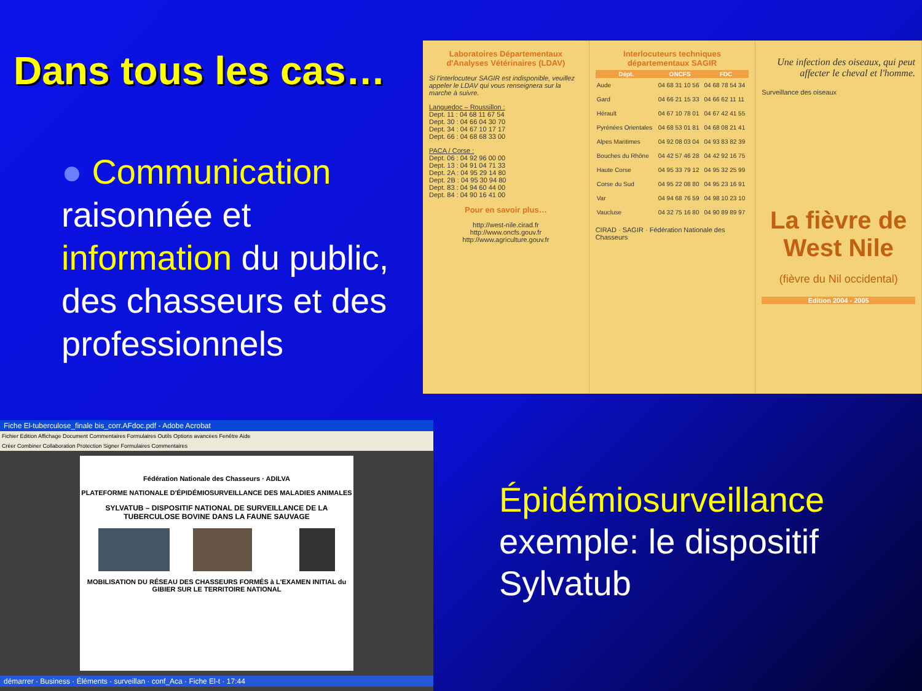Dans tous les cas…
● Communication raisonnée et information du public, des chasseurs et des professionnels
Laboratoires Départementaux d'Analyses Vétérinaires (LDAV)
Si l'interlocuteur SAGIR est indisponible, veuillez appeler le LDAV qui vous renseignera sur la marche à suivre.
Languedoc – Roussillon :
Dept. 11 : 04 68 11 67 54
Dept. 30 : 04 66 04 30 70
Dept. 34 : 04 67 10 17 17
Dept. 66 : 04 68 68 33 00
PACA / Corse :
Dept. 06 : 04 92 96 00 00
Dept. 13 : 04 91 04 71 33
Dept. 2A : 04 95 29 14 80
Dept. 2B : 04 95 30 94 80
Dept. 83 : 04 94 60 44 00
Dept. 84 : 04 90 16 41 00
Pour en savoir plus…
http://west-nile.cirad.fr
http://www.oncfs.gouv.fr
http://www.agriculture.gouv.fr
Interlocuteurs techniques départementaux SAGIR
| Dépt. | ONCFS | FDC |
| --- | --- | --- |
| Aude | 04 68 31 10 56 | 04 68 78 54 34 |
| Gard | 04 66 21 15 33 | 04 66 62 11 11 |
| Hérault | 04 67 10 78 01 | 04 67 42 41 55 |
| Pyrénées Orientales | 04 68 53 01 81 | 04 68 08 21 41 |
| Alpes Maritimes | 04 92 08 03 04 | 04 93 83 82 39 |
| Bouches du Rhône | 04 42 57 46 28 | 04 42 92 16 75 |
| Haute Corse | 04 95 33 79 12 | 04 95 32 25 99 |
| Corse du Sud | 04 95 22 08 80 | 04 95 23 16 91 |
| Var | 04 94 68 76 59 | 04 98 10 23 10 |
| Vaucluse | 04 32 75 16 80 | 04 90 89 89 97 |
CIRAD · SAGIR · Fédération Nationale des Chasseurs
Une infection des oiseaux, qui peut affecter le cheval et l'homme.
Surveillance des oiseaux
La fièvre de West Nile
(fièvre du Nil occidental)
Edition 2004 - 2005
Fiche El-tuberculose_finale bis_corr.AFdoc.pdf - Adobe Acrobat
Fichier Edition Affichage Document Commentaires Formulaires Outils Options avancées Fenêtre Aide
Créer Combiner Collaboration Protection Signer Formulaires Commentaires
Fédération Nationale des Chasseurs · ADILVA
PLATEFORME NATIONALE D'ÉPIDÉMIOSURVEILLANCE DES MALADIES ANIMALES
SYLVATUB – DISPOSITIF NATIONAL DE SURVEILLANCE DE LA TUBERCULOSE BOVINE DANS LA FAUNE SAUVAGE
MOBILISATION DU RÉSEAU DES CHASSEURS FORMÉS à L'EXAMEN INITIAL du GIBIER SUR LE TERRITOIRE NATIONAL
démarrer · Business · Éléments · surveillan · conf_Aca · Fiche El-t · 17:44
Épidémiosurveillance
exemple: le dispositif
Sylvatub